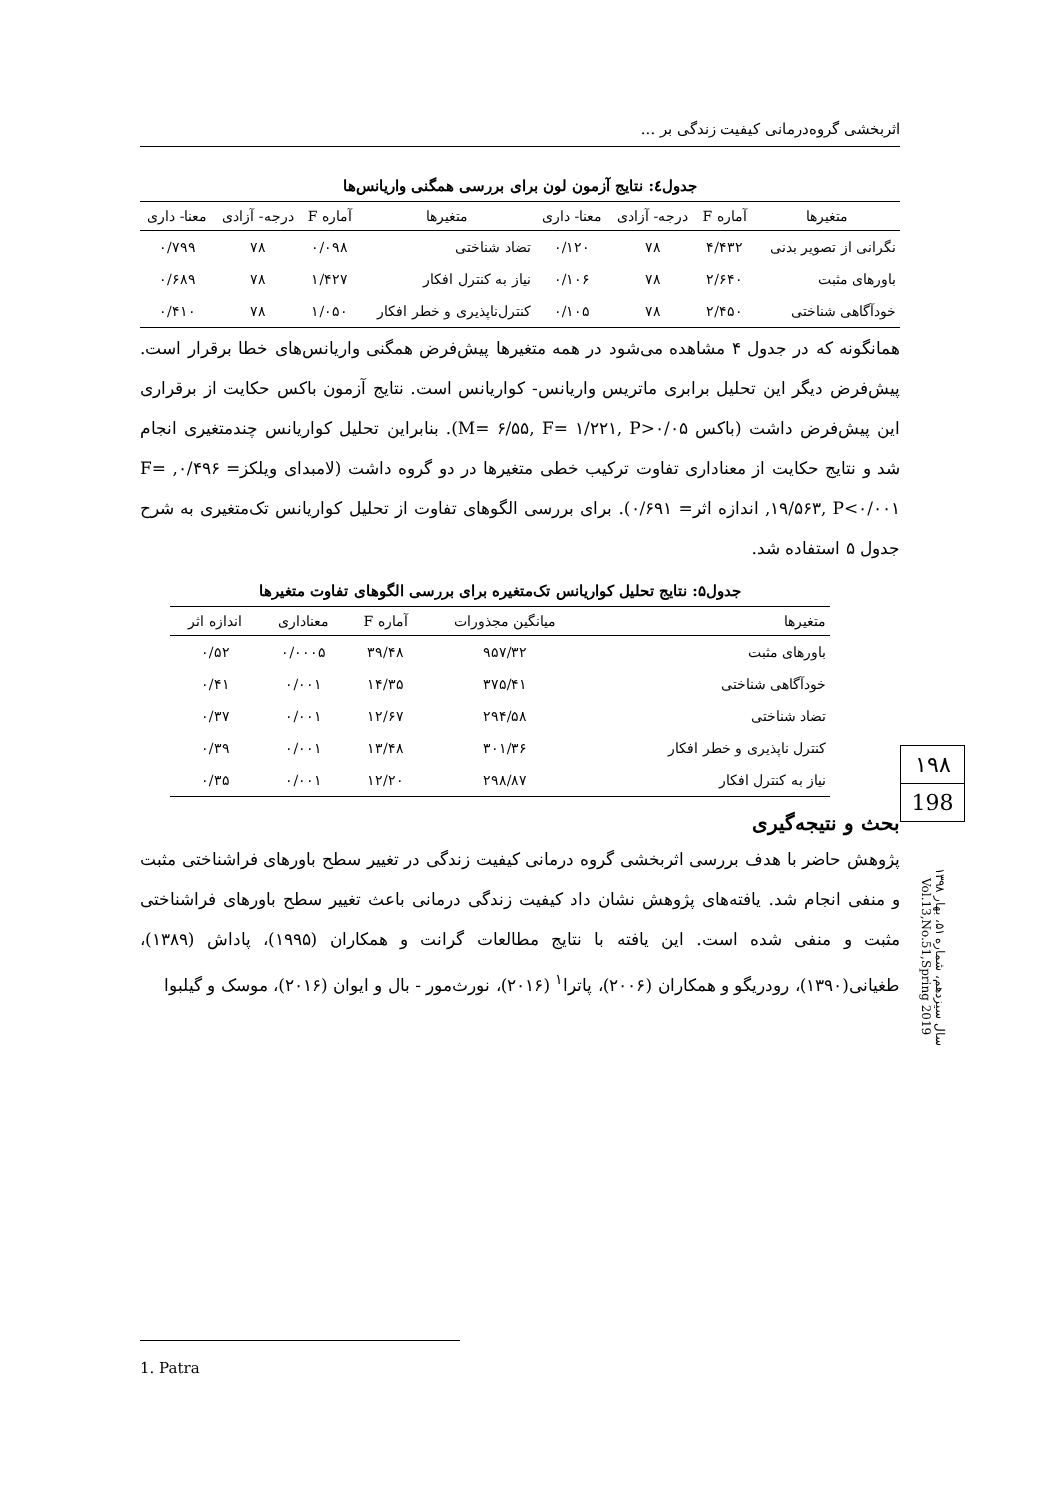اثربخشی گروه‌درمانی کیفیت زندگی بر ...
جدول٤: نتایج آزمون لون برای بررسی همگنی واریانس‌ها
| متغیرها | آماره F | درجه- آزادی | معنا- داری | متغیرها | آماره F | درجه- آزادی | معنا- داری |
| --- | --- | --- | --- | --- | --- | --- | --- |
| نگرانی از تصویر بدنی | ۴/۴۳۲ | ۷۸ | ۰/۱۲۰ | تضاد شناختی | ۰/۰۹۸ | ۷۸ | ۰/۷۹۹ |
| باورهای مثبت | ۲/۶۴۰ | ۷۸ | ۰/۱۰۶ | نیاز به کنترل افکار | ۱/۴۲۷ | ۷۸ | ۰/۶۸۹ |
| خودآگاهی شناختی | ۲/۴۵۰ | ۷۸ | ۰/۱۰۵ | کنترل‌ناپذیری و خطر افکار | ۱/۰۵۰ | ۷۸ | ۰/۴۱۰ |
همانگونه که در جدول ۴ مشاهده می‌شود در همه متغیرها پیش‌فرض همگنی واریانس‌های خطا برقرار است. پیش‌فرض دیگر این تحلیل برابری ماتریس واریانس- کواریانس است. نتایج آزمون باکس حکایت از برقراری این پیش‌فرض داشت (باکس M= ۶/۵۵, F= ۱/۲۲۱, P>۰/۰۵). بنابراین تحلیل کواریانس چندمتغیری انجام شد و نتایج حکایت از معناداری تفاوت ترکیب خطی متغیرها در دو گروه داشت (لامبدای ویلکز= ۰/۴۹۶, F= ۱۹/۵۶۳, P<۰/۰۰۱, اندازه اثر= ۰/۶۹۱). برای بررسی الگوهای تفاوت از تحلیل کواریانس تک‌متغیری به شرح جدول ۵ استفاده شد.
جدول۵: نتایج تحلیل کواریانس تک‌متغیره برای بررسی الگوهای تفاوت متغیرها
| متغیرها | میانگین مجذورات | آماره F | معناداری | اندازه اثر |
| --- | --- | --- | --- | --- |
| باورهای مثبت | ۹۵۷/۳۲ | ۳۹/۴۸ | ۰/۰۰۰۵ | ۰/۵۲ |
| خودآگاهی شناختی | ۳۷۵/۴۱ | ۱۴/۳۵ | ۰/۰۰۱ | ۰/۴۱ |
| تضاد شناختی | ۲۹۴/۵۸ | ۱۲/۶۷ | ۰/۰۰۱ | ۰/۳۷ |
| کنترل ناپذیری و خطر افکار | ۳۰۱/۳۶ | ۱۳/۴۸ | ۰/۰۰۱ | ۰/۳۹ |
| نیاز به کنترل افکار | ۲۹۸/۸۷ | ۱۲/۲۰ | ۰/۰۰۱ | ۰/۳۵ |
بحث و نتیجه‌گیری
پژوهش حاضر با هدف بررسی اثربخشی گروه درمانی کیفیت زندگی در تغییر سطح باورهای فراشناختی مثبت و منفی انجام شد. یافته‌های پژوهش نشان داد کیفیت زندگی درمانی باعث تغییر سطح باورهای فراشناختی مثبت و منفی شده است. این یافته با نتایج مطالعات گرانت و همکاران (۱۹۹۵)، پاداش (۱۳۸۹)، طغیانی(۱۳۹۰)، رودریگو و همکاران (۲۰۰۶)، پاترا<sup>۱</sup> (۲۰۱۶)، نورث‌مور - بال و ایوان (۲۰۱۶)، موسک و گیلبوا
۱۹۸
198
سال سیزدهم، شماره ۵۱، بهار ۱۳۹۸ Vol.13,No.51,Spring 2019
1. Patra